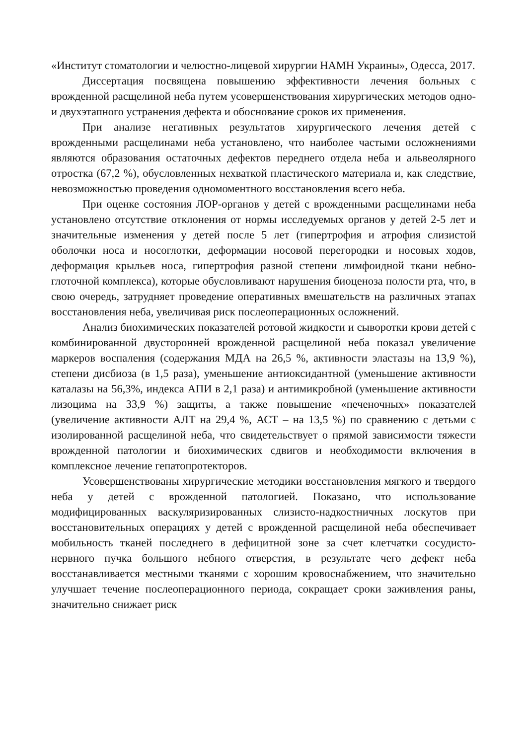«Институт стоматологии и челюстно-лицевой хирургии НАМН Украины», Одесса, 2017.
Диссертация посвящена повышению эффективности лечения больных с врожденной расщелиной неба путем усовершенствования хирургических методов одно- и двухэтапного устранения дефекта и обоснование сроков их применения.
При анализе негативных результатов хирургического лечения детей с врожденными расщелинами неба установлено, что наиболее частыми осложнениями являются образования остаточных дефектов переднего отдела неба и альвеолярного отростка (67,2 %), обусловленных нехваткой пластического материала и, как следствие, невозможностью проведения одномоментного восстановления всего неба.
При оценке состояния ЛОР-органов у детей с врожденными расщелинами неба установлено отсутствие отклонения от нормы исследуемых органов у детей 2-5 лет и значительные изменения у детей после 5 лет (гипертрофия и атрофия слизистой оболочки носа и носоглотки, деформации носовой перегородки и носовых ходов, деформация крыльев носа, гипертрофия разной степени лимфоидной ткани небно-глоточной комплекса), которые обусловливают нарушения биоценоза полости рта, что, в свою очередь, затрудняет проведение оперативных вмешательств на различных этапах восстановления неба, увеличивая риск послеоперационных осложнений.
Анализ биохимических показателей ротовой жидкости и сыворотки крови детей с комбинированной двусторонней врожденной расщелиной неба показал увеличение маркеров воспаления (содержания МДА на 26,5 %, активности эластазы на 13,9 %), степени дисбиоза (в 1,5 раза), уменьшение антиоксидантной (уменьшение активности каталазы на 56,3%, индекса АПИ в 2,1 раза) и антимикробной (уменьшение активности лизоцима на 33,9 %) защиты, а также повышение «печеночных» показателей (увеличение активности АЛТ на 29,4 %, АСТ – на 13,5 %) по сравнению с детьми с изолированной расщелиной неба, что свидетельствует о прямой зависимости тяжести врожденной патологии и биохимических сдвигов и необходимости включения в комплексное лечение гепатопротекторов.
Усовершенствованы хирургические методики восстановления мягкого и твердого неба у детей с врожденной патологией. Показано, что использование модифицированных васкуляризированных слизисто-надкостничных лоскутов при восстановительных операциях у детей с врожденной расщелиной неба обеспечивает мобильность тканей последнего в дефицитной зоне за счет клетчатки сосудисто-нервного пучка большого небного отверстия, в результате чего дефект неба восстанавливается местными тканями с хорошим кровоснабжением, что значительно улучшает течение послеоперационного периода, сокращает сроки заживления раны, значительно снижает риск